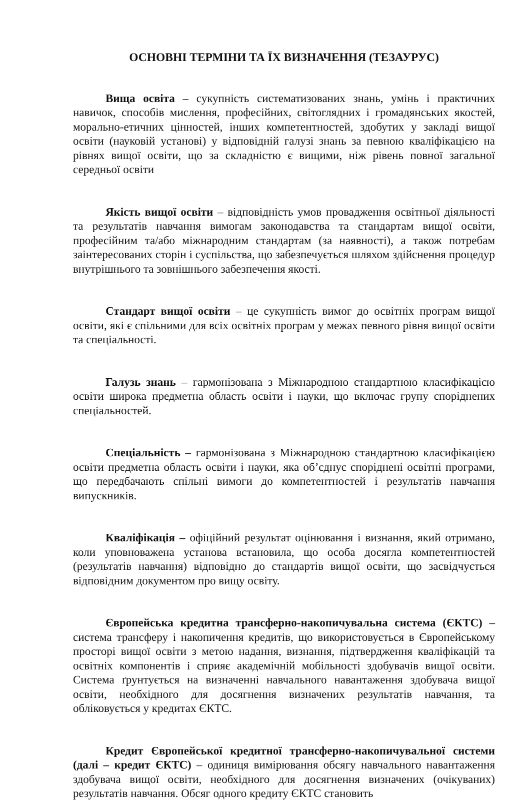ОСНОВНІ ТЕРМІНИ ТА ЇХ ВИЗНАЧЕННЯ (ТЕЗАУРУС)
Вища освіта – сукупність систематизованих знань, умінь і практичних навичок, способів мислення, професійних, світоглядних і громадянських якостей, морально-етичних цінностей, інших компетентностей, здобутих у закладі вищої освіти (науковій установі) у відповідній галузі знань за певною кваліфікацією на рівнях вищої освіти, що за складністю є вищими, ніж рівень повної загальної середньої освіти
Якість вищої освіти – відповідність умов провадження освітньої діяльності та результатів навчання вимогам законодавства та стандартам вищої освіти, професійним та/або міжнародним стандартам (за наявності), а також потребам заінтересованих сторін і суспільства, що забезпечується шляхом здійснення процедур внутрішнього та зовнішнього забезпечення якості.
Стандарт вищої освіти – це сукупність вимог до освітніх програм вищої освіти, які є спільними для всіх освітніх програм у межах певного рівня вищої освіти та спеціальності.
Галузь знань – гармонізована з Міжнародною стандартною класифікацією освіти широка предметна область освіти і науки, що включає групу споріднених спеціальностей.
Спеціальність – гармонізована з Міжнародною стандартною класифікацією освіти предметна область освіти і науки, яка об’єднує споріднені освітні програми, що передбачають спільні вимоги до компетентностей і результатів навчання випускників.
Кваліфікація – офіційний результат оцінювання і визнання, який отримано, коли уповноважена установа встановила, що особа досягла компетентностей (результатів навчання) відповідно до стандартів вищої освіти, що засвідчується відповідним документом про вищу освіту.
Європейська кредитна трансферно-накопичувальна система (ЄКТС) – система трансферу і накопичення кредитів, що використовується в Європейському просторі вищої освіти з метою надання, визнання, підтвердження кваліфікацій та освітніх компонентів і сприяє академічній мобільності здобувачів вищої освіти. Система ґрунтується на визначенні навчального навантаження здобувача вищої освіти, необхідного для досягнення визначених результатів навчання, та обліковується у кредитах ЄКТС.
Кредит Європейської кредитної трансферно-накопичувальної системи (далі – кредит ЄКТС) – одиниця вимірювання обсягу навчального навантаження здобувача вищої освіти, необхідного для досягнення визначених (очікуваних) результатів навчання. Обсяг одного кредиту ЄКТС становить